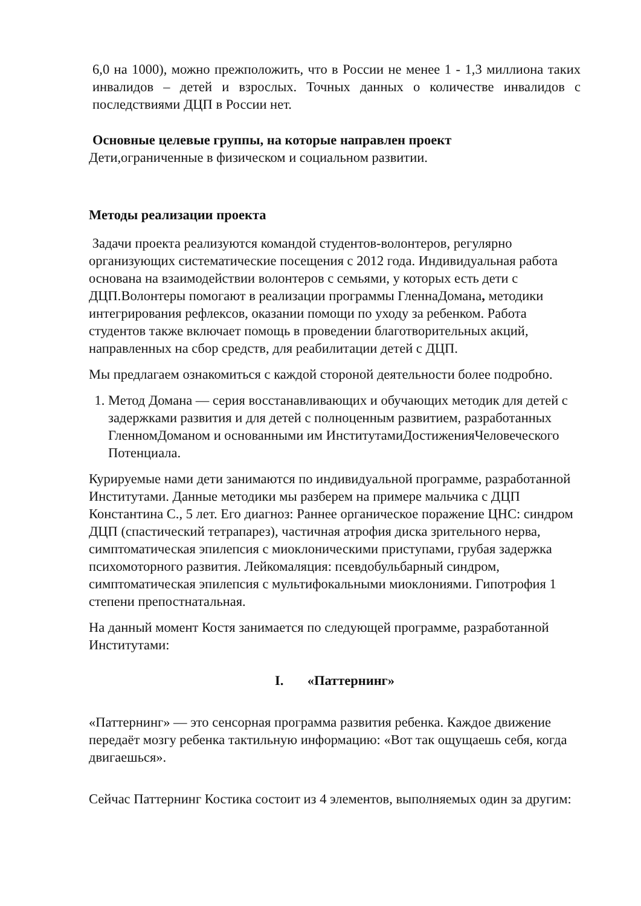6,0 на 1000), можно прежположить, что в России не менее 1 - 1,3 миллиона таких инвалидов – детей и взрослых. Точных данных о количестве инвалидов с последствиями ДЦП в России нет.
Основные целевые группы, на которые направлен проект
Дети,ограниченные в физическом и социальном развитии.
Методы реализации проекта
Задачи проекта реализуются командой студентов-волонтеров, регулярно организующих систематические посещения с 2012 года. Индивидуальная работа основана на взаимодействии волонтеров с семьями, у которых есть дети с ДЦП.Волонтеры помогают в реализации программы ГленнаДомана, методики интегрирования рефлексов, оказании помощи по уходу за ребенком. Работа студентов также включает помощь в проведении благотворительных акций, направленных на сбор средств, для реабилитации детей с ДЦП.
Мы предлагаем ознакомиться с каждой стороной деятельности более подробно.
1. Метод Домана — серия восстанавливающих и обучающих методик для детей с задержками развития и для детей с полноценным развитием, разработанных ГленномДоманом и основанными им ИнститутамиДостиженияЧеловеческого Потенциала.
Курируемые нами дети занимаются по индивидуальной программе, разработанной Институтами. Данные методики мы разберем на примере мальчика с ДЦП Константина С., 5 лет. Его диагноз: Раннее органическое поражение ЦНС: синдром ДЦП (спастический тетрапарез), частичная атрофия диска зрительного нерва, симптоматическая эпилепсия с миоклоническими приступами, грубая задержка психомоторного развития. Лейкомаляция: псевдобульбарный синдром, симптоматическая эпилепсия с мультифокальными миоклониями. Гипотрофия 1 степени препостнатальная.
На данный момент Костя занимается по следующей программе, разработанной Институтами:
I. «Паттернинг»
«Паттернинг» — это сенсорная программа развития ребенка. Каждое движение передаёт мозгу ребенка тактильную информацию: «Вот так ощущаешь себя, когда двигаешься».
Сейчас Паттернинг Костика состоит из 4 элементов, выполняемых один за другим: